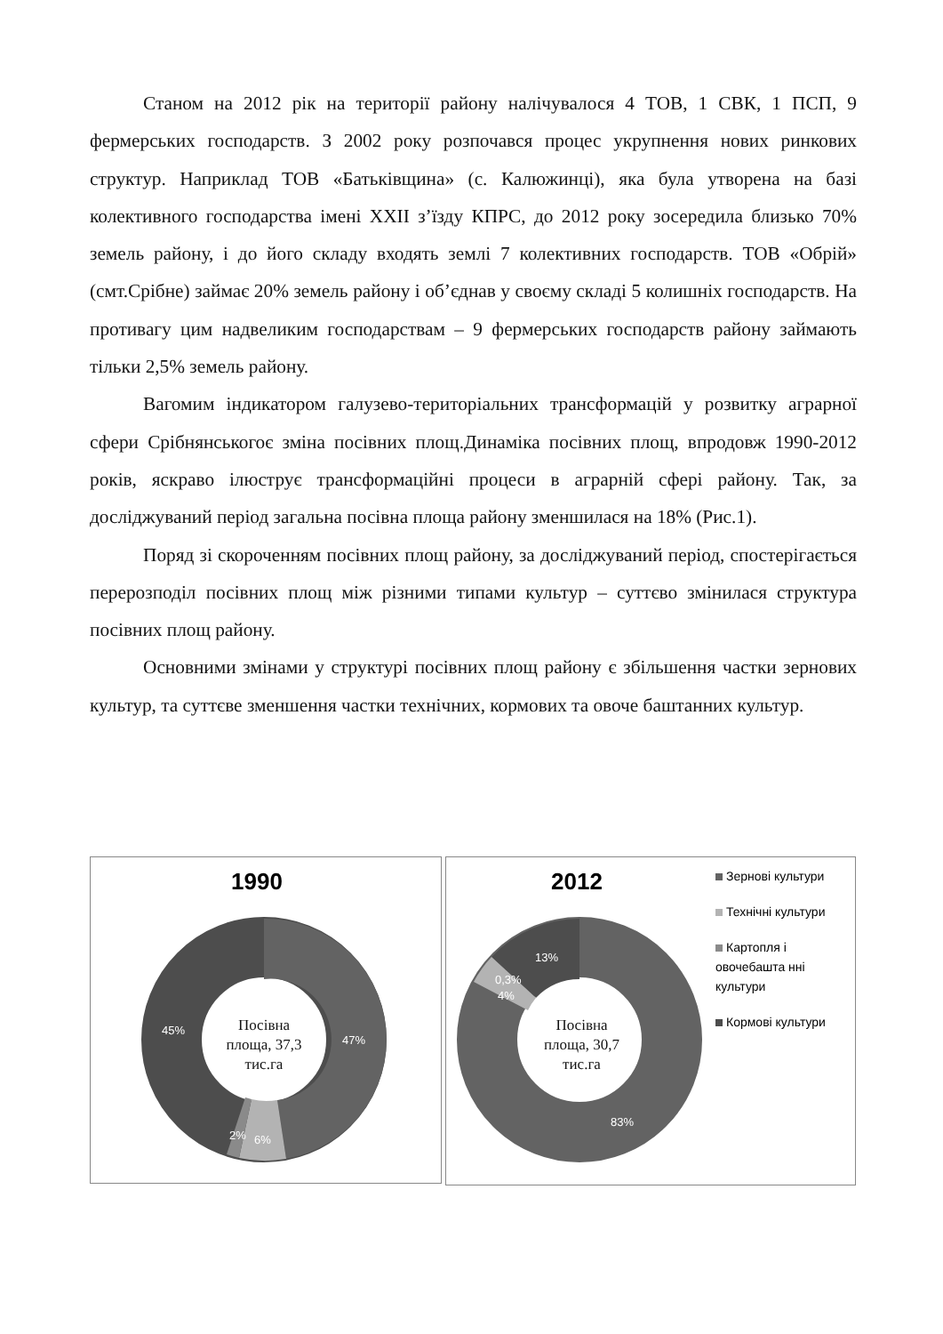Станом на 2012 рік на території району налічувалося 4 ТОВ, 1 СВК, 1 ПСП, 9 фермерських господарств. З 2002 року розпочався процес укрупнення нових ринкових структур. Наприклад ТОВ «Батьківщина» (с. Калюжинці), яка була утворена на базі колективного господарства імені XXII з’їзду КПРС, до 2012 року зосередила близько 70% земель району, і до його складу входять землі 7 колективних господарств. ТОВ «Обрій» (смт.Срібне) займає 20% земель району і об’єднав у своєму складі 5 колишніх господарств. На противагу цим надвеликим господарствам – 9 фермерських господарств району займають тільки 2,5% земель району.
Вагомим індикатором галузево-територіальних трансформацій у розвитку аграрної сфери Срібнянськогоє зміна посівних площ.Динаміка посівних площ, впродовж 1990-2012 років, яскраво ілюструє трансформаційні процеси в аграрній сфері району. Так, за досліджуваний період загальна посівна площа району зменшилася на 18% (Рис.1).
Поряд зі скороченням посівних площ району, за досліджуваний період, спостерігається перерозподіл посівних площ між різними типами культур – суттєво змінилася структура посівних площ району.
Основними змінами у структурі посівних площ району є збільшення частки зернових культур, та суттєве зменшення частки технічних, кормових та овоче баштанних культур.
1990
47%
6%
2%
45%
Посівна площа, 37,3 тис.га
2012
13%
0,3%
4%
83%
Посівна площа, 30,7 тис.га
Зернові культури
Технічні культури
Картопля і овочебашта нні культури
Кормові культури